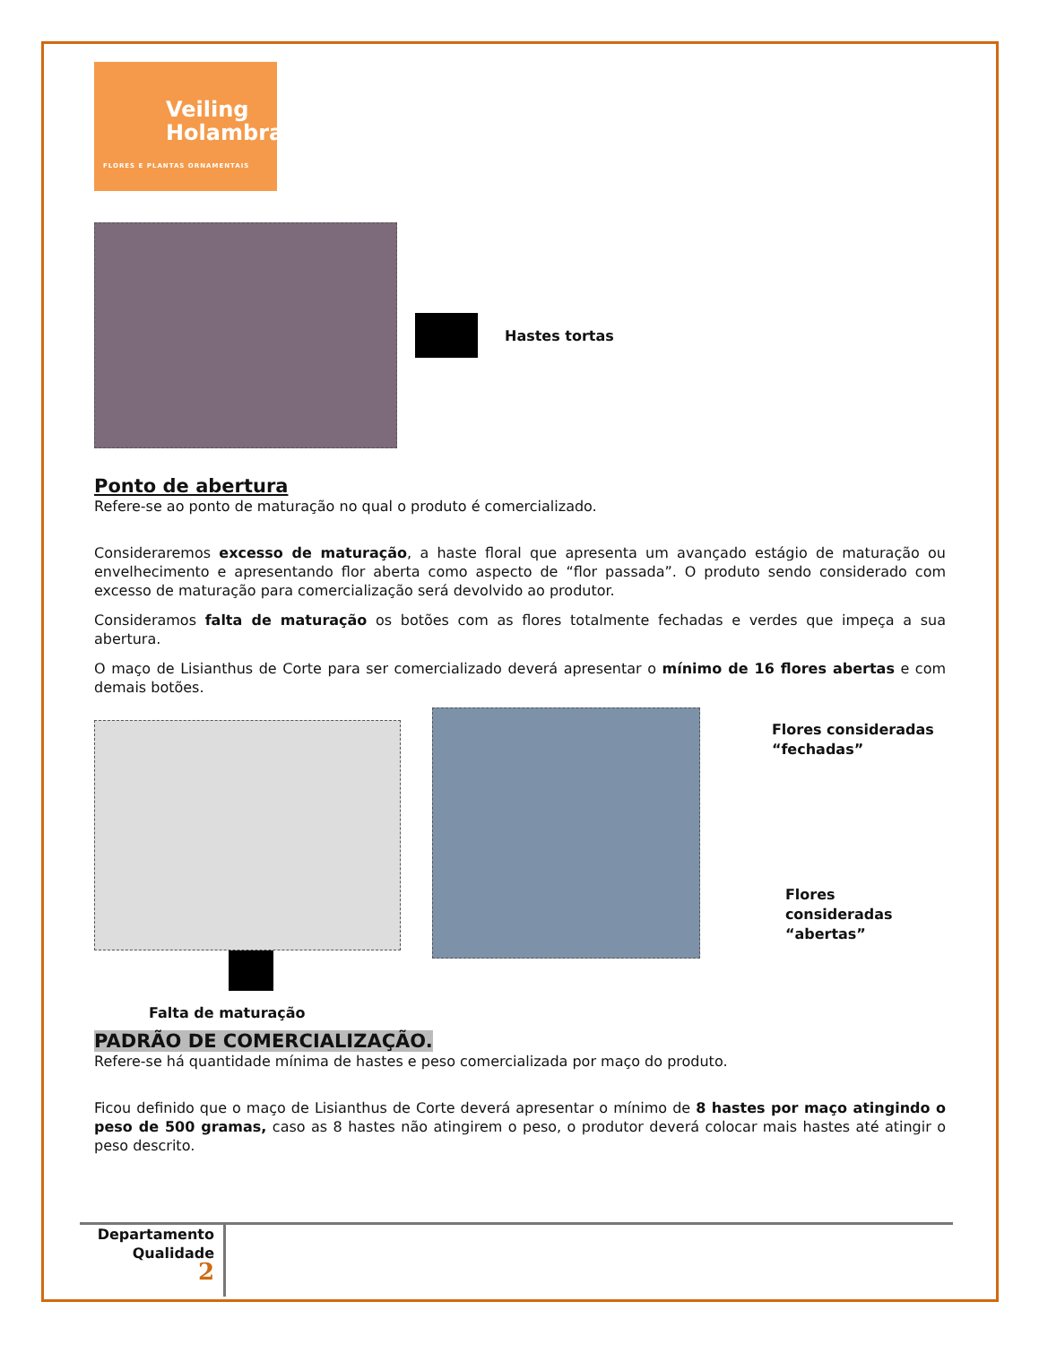Veiling
Holambra
FLORES E PLANTAS ORNAMENTAIS
Hastes tortas
Ponto de abertura
Refere-se ao ponto de maturação no qual o produto é comercializado.
Consideraremos excesso de maturação, a haste floral que apresenta um avançado estágio de maturação ou envelhecimento e apresentando flor aberta como aspecto de “flor passada”. O produto sendo considerado com excesso de maturação para comercialização será devolvido ao produtor.
Consideramos falta de maturação os botões com as flores totalmente fechadas e verdes que impeça a sua abertura.
O maço de Lisianthus de Corte para ser comercializado deverá apresentar o mínimo de 16 flores abertas e com demais botões.
Falta de maturação
Flores consideradas
“fechadas”
Flores consideradas
“abertas”
PADRÃO DE COMERCIALIZAÇÃO.
Refere-se há quantidade mínima de hastes e peso comercializada por maço do produto.
Ficou definido que o maço de Lisianthus de Corte deverá apresentar o mínimo de 8 hastes por maço atingindo o peso de 500 gramas, caso as 8 hastes não atingirem o peso, o produtor deverá colocar mais hastes até atingir o peso descrito.
Departamento
Qualidade
2